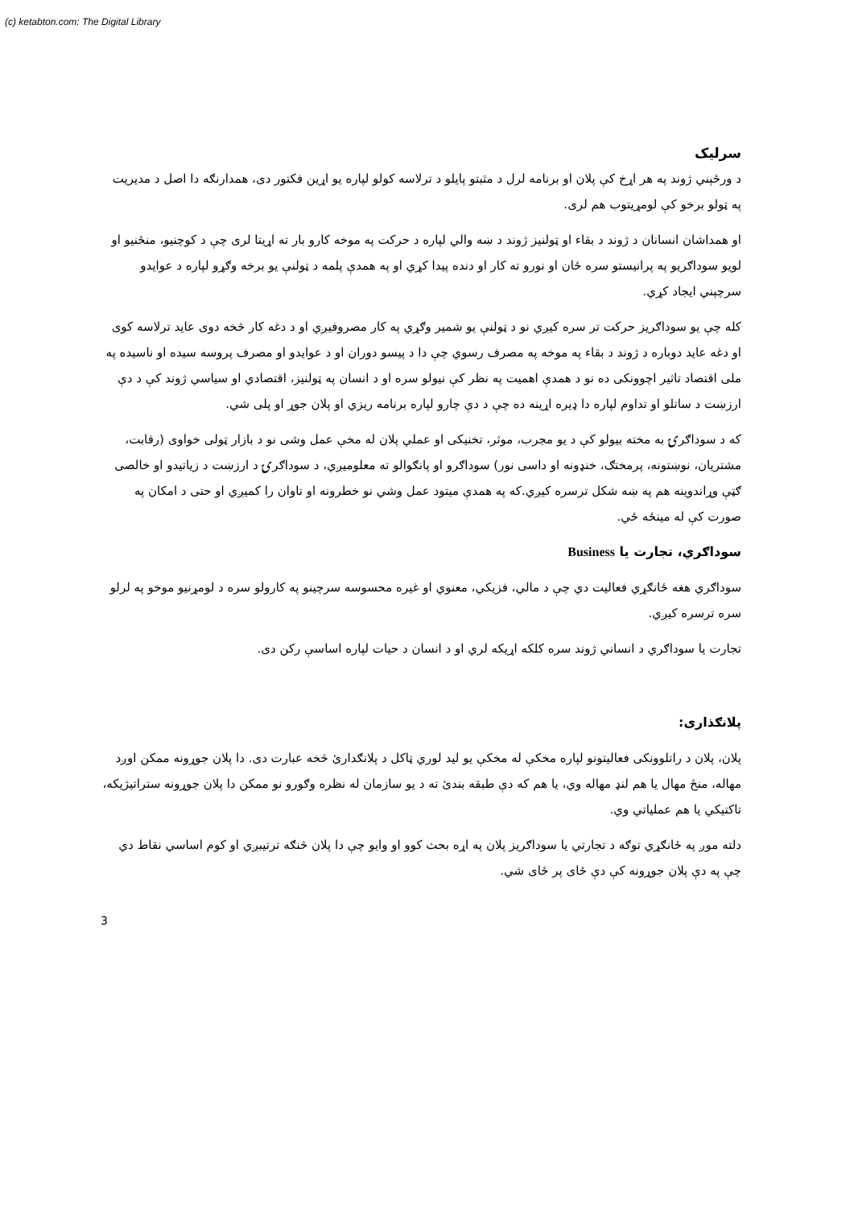(c) ketabton.com: The Digital Library
سرلیک
د ورځېني ژوند په هر اړخ کې پلان او برنامه لرل د مثبتو پایلو د ترلاسه کولو لپاره یو اړین فکتور دی، همدارنګه دا اصل د مدیریت په ټولو برخو کې لومړیتوب هم لری.
او همداشان انسانان د ژوند د بقاء او ټولنیز ژوند د ښه والي لپاره د حرکت په موخه کارو بار ته اړیتا لری چې د کوچنیو، منځنیو او لویو سوداګریو په پرانیستو سره ځان او نورو ته کار او دنده پیدا کړي او په همدې پلمه د ټولنې یو برخه وګړو لپاره د عوایدو سرچېني ایجاد کړي.
کله چې یو سوداګریز حرکت تر سره کیږي نو د ټولنې یو شمیر وګړي په کار مصروفیږي او د دغه کار څخه دوی عاید ترلاسه کوی او دغه عاید دوباره د ژوند د بقاء په موخه په مصرف رسوي چې دا د پیسو دوران او د عوایدو او مصرف پروسه سیده او ناسیده په ملی اقتصاد تاثیر اچوونکی ده نو د همدې اهمیت په نظر کې نیولو سره او د انسان په ټولنیز، اقتصادي او سیاسي ژوند کې د دې ارزښت د ساتلو او تداوم لپاره دا ډیره اړینه ده چې د دې چارو لپاره برنامه ریزي او پلان جوړ او پلی شي.
که د سوداګرۍ به مخته بیولو کې د یو مجرب، موثر، تخنیکی او عملي پلان له مخې عمل وشی نو د بازار ټولی خواوی (رقابت، مشتریان، نوښتونه، پرمختګ، خنډونه او داسی نور) سوداګرو او پانګوالو ته معلومیږي، د سوداګرۍ د ارزښت د زیاتیدو او خالصی ګټې وړاندوینه هم په ښه شکل ترسره کیږي.که په همدې میتود عمل وشي نو خطرونه او تاوان را کمیږي او حتی د امکان په صورت کې له مینځه ځي.
سوداګري، تجارت یا Business
سوداګري هغه ځانګړي فعالیت دي چې د مالي، فزیکي، معنوي او غیره محسوسه سرچینو په کارولو سره د لومړنیو موخو په لرلو سره ترسره کیږي.
تجارت یا سوداګري د انساني ژوند سره کلکه اړیکه لري او د انسان د حیات لپاره اساسې رکن دی.
پلانګذاری:
پلان، پلان د راتلوونکی فعالیتونو لپاره مخکې له مخکې یو لید لوري ټاکل د پلانګداریٔ څخه عبارت دی. دا پلان جوړونه ممکن اوږد مهاله، منځ مهال یا هم لنډ مهاله وي، یا هم که دې طبقه بندیٔ ته د یو سازمان له نظره وګورو نو ممکن دا پلان جوړونه ستراتیژیکه، تاکتیکي یا هم عملیاتي وي.
دلته موږ په ځانګړي توګه د تجارتي یا سوداګریز پلان په اړه بحث کوو او وایو چې دا پلان څنګه ترتیبږي او کوم اساسي نقاط دي چې په دې پلان جوړونه کې دې ځای پر ځای شي.
3